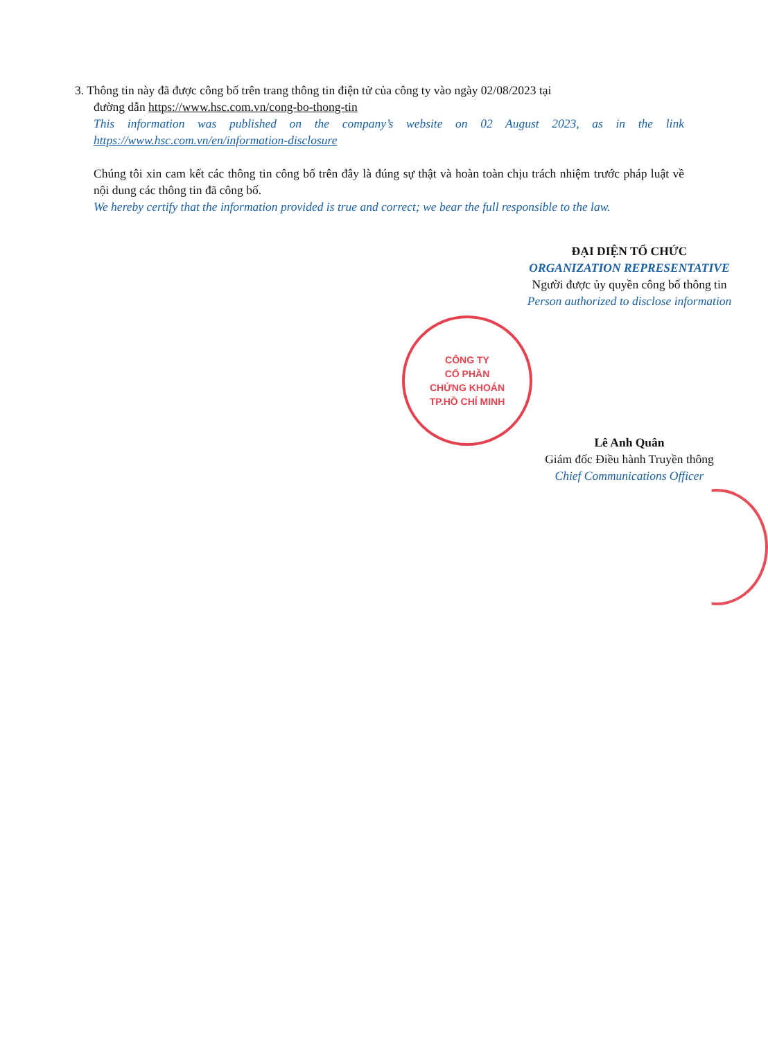CÔNG TY
CỔ PHẦN
CHỨNG KHOÁN
TP.HỒ CHÍ MINH
3. Thông tin này đã được công bố trên trang thông tin điện tử của công ty vào ngày 02/08/2023 tại
đường dẫn https://www.hsc.com.vn/cong-bo-thong-tin
This information was published on the company’s website on 02 August 2023, as in the link https://www.hsc.com.vn/en/information-disclosure
Chúng tôi xin cam kết các thông tin công bố trên đây là đúng sự thật và hoàn toàn chịu trách nhiệm trước pháp luật về nội dung các thông tin đã công bố.
We hereby certify that the information provided is true and correct; we bear the full responsible to the law.
ĐẠI DIỆN TỔ CHỨC
ORGANIZATION REPRESENTATIVE
Người được ủy quyền công bố thông tin
Person authorized to disclose information
Lê Anh Quân
Giám đốc Điều hành Truyền thông
Chief Communications Officer